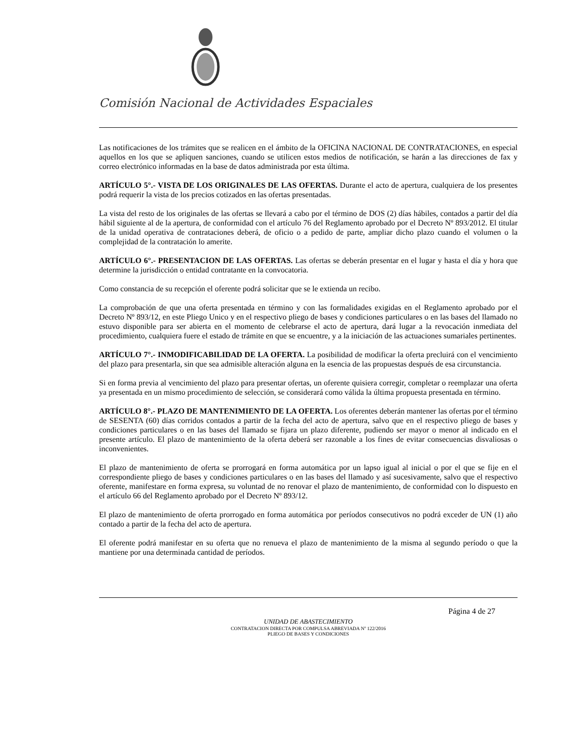Comisión Nacional de Actividades Espaciales
Las notificaciones de los trámites que se realicen en el ámbito de la OFICINA NACIONAL DE CONTRATACIONES, en especial aquellos en los que se apliquen sanciones, cuando se utilicen estos medios de notificación, se harán a las direcciones de fax y correo electrónico informadas en la base de datos administrada por esta última.
ARTÍCULO 5°.- VISTA DE LOS ORIGINALES DE LAS OFERTAS. Durante el acto de apertura, cualquiera de los presentes podrá requerir la vista de los precios cotizados en las ofertas presentadas.
La vista del resto de los originales de las ofertas se llevará a cabo por el término de DOS (2) días hábiles, contados a partir del día hábil siguiente al de la apertura, de conformidad con el artículo 76 del Reglamento aprobado por el Decreto Nº 893/2012. El titular de la unidad operativa de contrataciones deberá, de oficio o a pedido de parte, ampliar dicho plazo cuando el volumen o la complejidad de la contratación lo amerite.
ARTÍCULO 6°.- PRESENTACION DE LAS OFERTAS. Las ofertas se deberán presentar en el lugar y hasta el día y hora que determine la jurisdicción o entidad contratante en la convocatoria.
Como constancia de su recepción el oferente podrá solicitar que se le extienda un recibo.
La comprobación de que una oferta presentada en término y con las formalidades exigidas en el Reglamento aprobado por el Decreto Nº 893/12, en este Pliego Unico y en el respectivo pliego de bases y condiciones particulares o en las bases del llamado no estuvo disponible para ser abierta en el momento de celebrarse el acto de apertura, dará lugar a la revocación inmediata del procedimiento, cualquiera fuere el estado de trámite en que se encuentre, y a la iniciación de las actuaciones sumariales pertinentes.
ARTÍCULO 7°.- INMODIFICABILIDAD DE LA OFERTA. La posibilidad de modificar la oferta precluirá con el vencimiento del plazo para presentarla, sin que sea admisible alteración alguna en la esencia de las propuestas después de esa circunstancia.
Si en forma previa al vencimiento del plazo para presentar ofertas, un oferente quisiera corregir, completar o reemplazar una oferta ya presentada en un mismo procedimiento de selección, se considerará como válida la última propuesta presentada en término.
ARTÍCULO 8°.- PLAZO DE MANTENIMIENTO DE LA OFERTA. Los oferentes deberán mantener las ofertas por el término de SESENTA (60) días corridos contados a partir de la fecha del acto de apertura, salvo que en el respectivo pliego de bases y condiciones particulares o en las bases del llamado se fijara un plazo diferente, pudiendo ser mayor o menor al indicado en el presente artículo. El plazo de mantenimiento de la oferta deberá ser razonable a los fines de evitar consecuencias disvaliosas o inconvenientes.
El plazo de mantenimiento de oferta se prorrogará en forma automática por un lapso igual al inicial o por el que se fije en el correspondiente pliego de bases y condiciones particulares o en las bases del llamado y así sucesivamente, salvo que el respectivo oferente, manifestare en forma expresa, su voluntad de no renovar el plazo de mantenimiento, de conformidad con lo dispuesto en el artículo 66 del Reglamento aprobado por el Decreto Nº 893/12.
El plazo de mantenimiento de oferta prorrogado en forma automática por períodos consecutivos no podrá exceder de UN (1) año contado a partir de la fecha del acto de apertura.
El oferente podrá manifestar en su oferta que no renueva el plazo de mantenimiento de la misma al segundo período o que la mantiene por una determinada cantidad de períodos.
Página 4 de 27
UNIDAD DE ABASTECIMIENTO
CONTRATACION DIRECTA POR COMPULSA ABREVIADA Nº 122/2016
PLIEGO DE BASES Y CONDICIONES